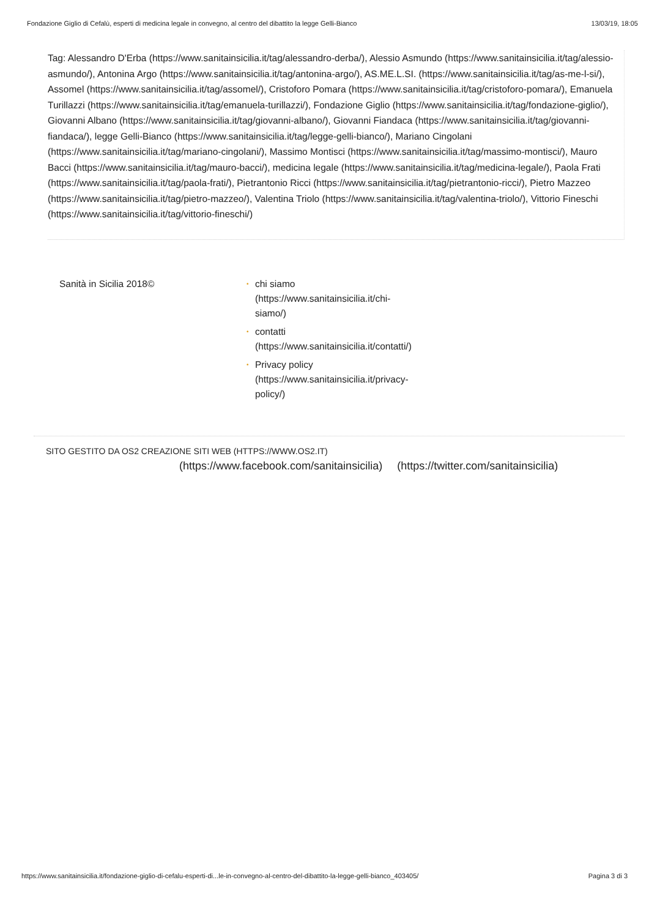Fondazione Giglio di Cefalù, esperti di medicina legale in convegno, al centro del dibattito la legge Gelli-Bianco 13/03/19, 18:05
Tag: Alessandro D'Erba (https://www.sanitainsicilia.it/tag/alessandro-derba/), Alessio Asmundo (https://www.sanitainsicilia.it/tag/alessio-asmundo/), Antonina Argo (https://www.sanitainsicilia.it/tag/antonina-argo/), AS.ME.L.SI. (https://www.sanitainsicilia.it/tag/as-me-l-si/), Assomel (https://www.sanitainsicilia.it/tag/assomel/), Cristoforo Pomara (https://www.sanitainsicilia.it/tag/cristoforo-pomara/), Emanuela Turillazzi (https://www.sanitainsicilia.it/tag/emanuela-turillazzi/), Fondazione Giglio (https://www.sanitainsicilia.it/tag/fondazione-giglio/), Giovanni Albano (https://www.sanitainsicilia.it/tag/giovanni-albano/), Giovanni Fiandaca (https://www.sanitainsicilia.it/tag/giovanni-fiandaca/), legge Gelli-Bianco (https://www.sanitainsicilia.it/tag/legge-gelli-bianco/), Mariano Cingolani (https://www.sanitainsicilia.it/tag/mariano-cingolani/), Massimo Montisci (https://www.sanitainsicilia.it/tag/massimo-montisci/), Mauro Bacci (https://www.sanitainsicilia.it/tag/mauro-bacci/), medicina legale (https://www.sanitainsicilia.it/tag/medicina-legale/), Paola Frati (https://www.sanitainsicilia.it/tag/paola-frati/), Pietrantonio Ricci (https://www.sanitainsicilia.it/tag/pietrantonio-ricci/), Pietro Mazzeo (https://www.sanitainsicilia.it/tag/pietro-mazzeo/), Valentina Triolo (https://www.sanitainsicilia.it/tag/valentina-triolo/), Vittorio Fineschi (https://www.sanitainsicilia.it/tag/vittorio-fineschi/)
Sanità in Sicilia 2018©
• chi siamo (https://www.sanitainsicilia.it/chi-siamo/)
• contatti (https://www.sanitainsicilia.it/contatti/)
• Privacy policy (https://www.sanitainsicilia.it/privacy-policy/)
SITO GESTITO DA OS2 CREAZIONE SITI WEB (HTTPS://WWW.OS2.IT)
(https://www.facebook.com/sanitainsicilia) (https://twitter.com/sanitainsicilia)
https://www.sanitainsicilia.it/fondazione-giglio-di-cefalu-esperti-di...le-in-convegno-al-centro-del-dibattito-la-legge-gelli-bianco_403405/ Pagina 3 di 3